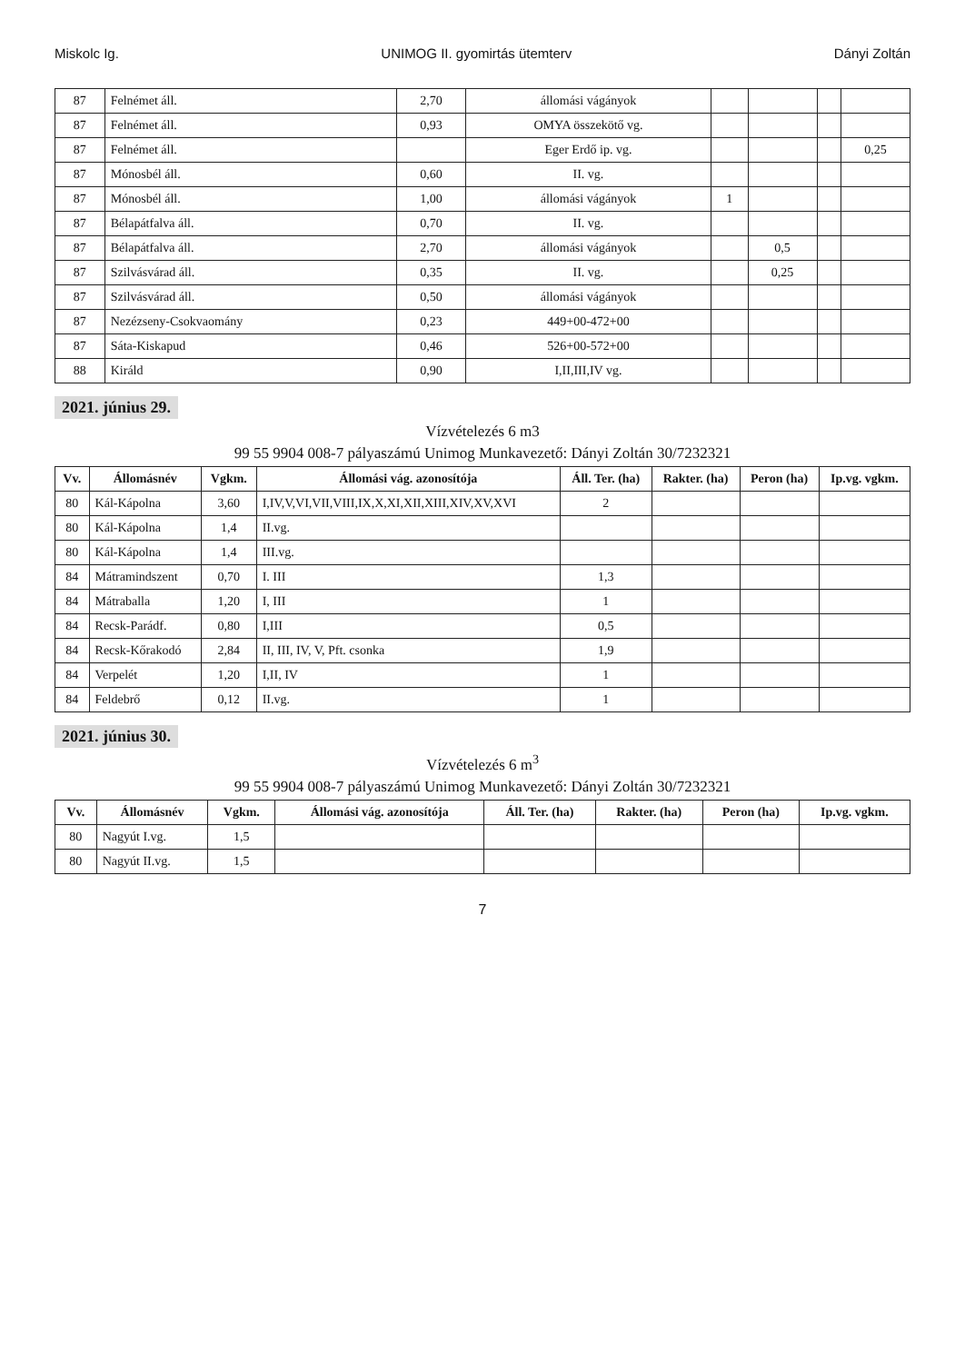Miskolc Ig. UNIMOG II. gyomirtás ütemterv Dányi Zoltán
| 87 | Felnémet áll. | 2,70 | állomási vágányok | | | | |
| 87 | Felnémet áll. | 0,93 | OMYA összekötő vg. | | | | |
| 87 | Felnémet áll. | | Eger Erdő ip. vg. | | | | 0,25 |
| 87 | Mónosbél áll. | 0,60 | II. vg. | | | | |
| 87 | Mónosbél áll. | 1,00 | állomási vágányok | 1 | | | |
| 87 | Bélapátfalva áll. | 0,70 | II. vg. | | | | |
| 87 | Bélapátfalva áll. | 2,70 | állomási vágányok | | 0,5 | | |
| 87 | Szilvásvárad áll. | 0,35 | II. vg. | | 0,25 | | |
| 87 | Szilvásvárad áll. | 0,50 | állomási vágányok | | | | |
| 87 | Nezézseny-Csokvaomány | 0,23 | 449+00-472+00 | | | | |
| 87 | Sáta-Kiskapud | 0,46 | 526+00-572+00 | | | | |
| 88 | Királd | 0,90 | I,II,III,IV vg. | | | | |
2021. június 29.
Vízvételezés 6 m3
99 55 9904 008-7 pályaszámú Unimog Munkavezető: Dányi Zoltán 30/7232321
| Vv. | Állomásnév | Vgkm. | Állomási vág. azonosítója | Áll. Ter. (ha) | Rakter. (ha) | Peron (ha) | Ip.vg. vgkm. |
| --- | --- | --- | --- | --- | --- | --- | --- |
| 80 | Kál-Kápolna | 3,60 | I,IV,V,VI,VII,VIII,IX,X,XI,XII,XIII,XIV,XV,XVI | 2 | | | |
| 80 | Kál-Kápolna | 1,4 | II.vg. | | | | |
| 80 | Kál-Kápolna | 1,4 | III.vg. | | | | |
| 84 | Mátramindszent | 0,70 | I. III | 1,3 | | | |
| 84 | Mátraballa | 1,20 | I, III | 1 | | | |
| 84 | Recsk-Parádf. | 0,80 | I,III | 0,5 | | | |
| 84 | Recsk-Kőrakodó | 2,84 | II, III, IV, V, Pft. csonka | 1,9 | | | |
| 84 | Verpelét | 1,20 | I,II, IV | 1 | | | |
| 84 | Feldebrő | 0,12 | II.vg. | 1 | | | |
2021. június 30.
Vízvételezés 6 m<sup>3</sup>
99 55 9904 008-7 pályaszámú Unimog Munkavezető: Dányi Zoltán 30/7232321
| Vv. | Állomásnév | Vgkm. | Állomási vág. azonosítója | Áll. Ter. (ha) | Rakter. (ha) | Peron (ha) | Ip.vg. vgkm. |
| --- | --- | --- | --- | --- | --- | --- | --- |
| 80 | Nagyút I.vg. | 1,5 | | | | | |
| 80 | Nagyút II.vg. | 1,5 | | | | | |
7